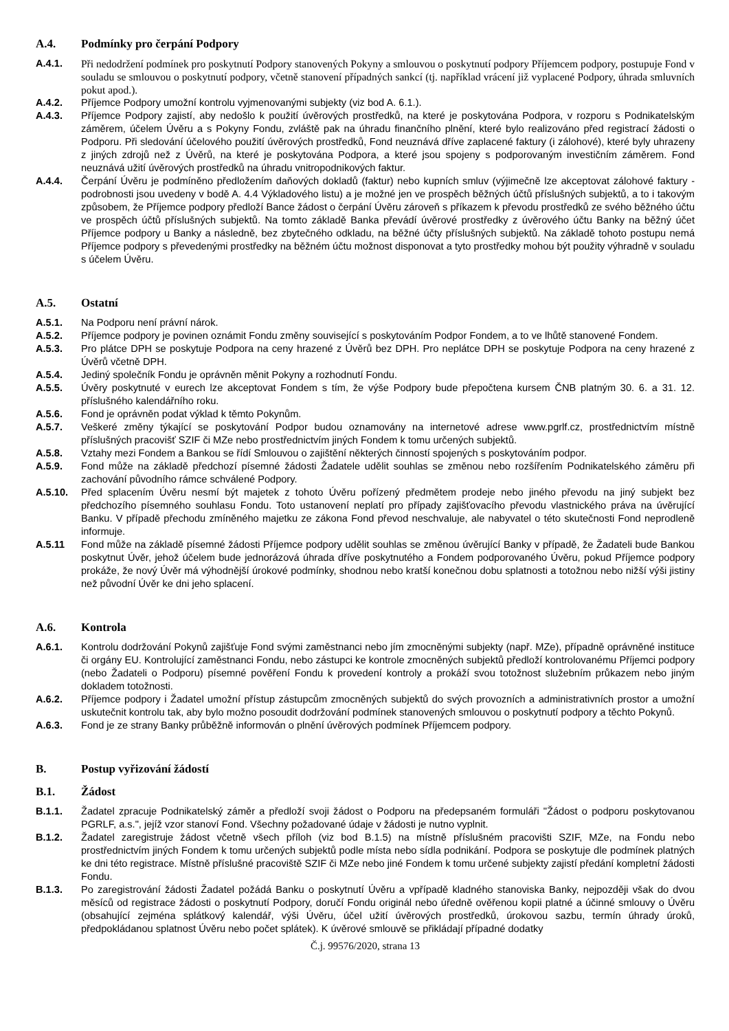A.4. Podmínky pro čerpání Podpory
A.4.1. Při nedodržení podmínek pro poskytnutí Podpory stanovených Pokyny a smlouvou o poskytnutí podpory Příjemcem podpory, postupuje Fond v souladu se smlouvou o poskytnutí podpory, včetně stanovení případných sankcí (tj. například vrácení již vyplacené Podpory, úhrada smluvních pokut apod.).
A.4.2. Příjemce Podpory umožní kontrolu vyjmenovanými subjekty (viz bod A. 6.1.).
A.4.3. Příjemce Podpory zajistí, aby nedošlo k použití úvěrových prostředků, na které je poskytována Podpora, v rozporu s Podnikatelským záměrem, účelem Úvěru a s Pokyny Fondu, zvláště pak na úhradu finančního plnění, které bylo realizováno před registrací žádosti o Podporu. Při sledování účelového použití úvěrových prostředků, Fond neuznává dříve zaplacené faktury (i zálohové), které byly uhrazeny z jiných zdrojů než z Úvěrů, na které je poskytována Podpora, a které jsou spojeny s podporovaným investičním záměrem. Fond neuznává užití úvěrových prostředků na úhradu vnitropodnikových faktur.
A.4.4. Čerpání Úvěru je podmíněno předložením daňových dokladů (faktur) nebo kupních smluv (výjimečně lze akceptovat zálohové faktury - podrobnosti jsou uvedeny v bodě A. 4.4 Výkladového listu) a je možné jen ve prospěch běžných účtů příslušných subjektů, a to i takovým způsobem, že Příjemce podpory předloží Bance žádost o čerpání Úvěru zároveň s příkazem k převodu prostředků ze svého běžného účtu ve prospěch účtů příslušných subjektů. Na tomto základě Banka převádí úvěrové prostředky z úvěrového účtu Banky na běžný účet Příjemce podpory u Banky a následně, bez zbytečného odkladu, na běžné účty příslušných subjektů. Na základě tohoto postupu nemá Příjemce podpory s převedenými prostředky na běžném účtu možnost disponovat a tyto prostředky mohou být použity výhradně v souladu s účelem Úvěru.
A.5. Ostatní
A.5.1. Na Podporu není právní nárok.
A.5.2. Příjemce podpory je povinen oznámit Fondu změny související s poskytováním Podpor Fondem, a to ve lhůtě stanovené Fondem.
A.5.3. Pro plátce DPH se poskytuje Podpora na ceny hrazené z Úvěrů bez DPH. Pro neplátce DPH se poskytuje Podpora na ceny hrazené z Úvěrů včetně DPH.
A.5.4. Jediný společník Fondu je oprávněn měnit Pokyny a rozhodnutí Fondu.
A.5.5. Úvěry poskytnuté v eurech lze akceptovat Fondem s tím, že výše Podpory bude přepočtena kursem ČNB platným 30. 6. a 31. 12. příslušného kalendářního roku.
A.5.6. Fond je oprávněn podat výklad k těmto Pokynům.
A.5.7. Veškeré změny týkající se poskytování Podpor budou oznamovány na internetové adrese www.pgrlf.cz, prostřednictvím místně příslušných pracovišť SZIF či MZe nebo prostřednictvím jiných Fondem k tomu určených subjektů.
A.5.8. Vztahy mezi Fondem a Bankou se řídí Smlouvou o zajištění některých činností spojených s poskytováním podpor.
A.5.9. Fond může na základě předchozí písemné žádosti Žadatele udělit souhlas se změnou nebo rozšířením Podnikatelského záměru při zachování původního rámce schválené Podpory.
A.5.10. Před splacením Úvěru nesmí být majetek z tohoto Úvěru pořízený předmětem prodeje nebo jiného převodu na jiný subjekt bez předchozího písemného souhlasu Fondu. Toto ustanovení neplatí pro případy zajišťovacího převodu vlastnického práva na úvěrující Banku. V případě přechodu zmíněného majetku ze zákona Fond převod neschvaluje, ale nabyvatel o této skutečnosti Fond neprodleně informuje.
A.5.11 Fond může na základě písemné žádosti Příjemce podpory udělit souhlas se změnou úvěrující Banky v případě, že Žadateli bude Bankou poskytnut Úvěr, jehož účelem bude jednorázová úhrada dříve poskytnutého a Fondem podporovaného Úvěru, pokud Příjemce podpory prokáže, že nový Úvěr má výhodnější úrokové podmínky, shodnou nebo kratší konečnou dobu splatnosti a totožnou nebo nižší výši jistiny než původní Úvěr ke dni jeho splacení.
A.6. Kontrola
A.6.1. Kontrolu dodržování Pokynů zajišťuje Fond svými zaměstnanci nebo jím zmocněnými subjekty (např. MZe), případně oprávněné instituce či orgány EU. Kontrolující zaměstnanci Fondu, nebo zástupci ke kontrole zmocněných subjektů předloží kontrolovanému Příjemci podpory (nebo Žadateli o Podporu) písemné pověření Fondu k provedení kontroly a prokáží svou totožnost služebním průkazem nebo jiným dokladem totožnosti.
A.6.2. Příjemce podpory i Žadatel umožní přístup zástupcům zmocněných subjektů do svých provozních a administrativních prostor a umožní uskutečnit kontrolu tak, aby bylo možno posoudit dodržování podmínek stanovených smlouvou o poskytnutí podpory a těchto Pokynů.
A.6.3. Fond je ze strany Banky průběžně informován o plnění úvěrových podmínek Příjemcem podpory.
B. Postup vyřizování žádostí
B.1. Žádost
B.1.1. Žadatel zpracuje Podnikatelský záměr a předloží svoji žádost o Podporu na předepsaném formuláři "Žádost o podporu poskytovanou PGRLF, a.s.", jejíž vzor stanoví Fond. Všechny požadované údaje v žádosti je nutno vyplnit.
B.1.2. Žadatel zaregistruje žádost včetně všech příloh (viz bod B.1.5) na místně příslušném pracovišti SZIF, MZe, na Fondu nebo prostřednictvím jiných Fondem k tomu určených subjektů podle místa nebo sídla podnikání. Podpora se poskytuje dle podmínek platných ke dni této registrace. Místně příslušné pracoviště SZIF či MZe nebo jiné Fondem k tomu určené subjekty zajistí předání kompletní žádosti Fondu.
B.1.3. Po zaregistrování žádosti Žadatel požádá Banku o poskytnutí Úvěru a vpřípadě kladného stanoviska Banky, nejpozději však do dvou měsíců od registrace žádosti o poskytnutí Podpory, doručí Fondu originál nebo úředně ověřenou kopii platné a účinné smlouvy o Úvěru (obsahující zejména splátkový kalendář, výši Úvěru, účel užití úvěrových prostředků, úrokovou sazbu, termín úhrady úroků, předpokládanou splatnost Úvěru nebo počet splátek). K úvěrové smlouvě se přikládají případné dodatky
Č.j. 99576/2020, strana 13